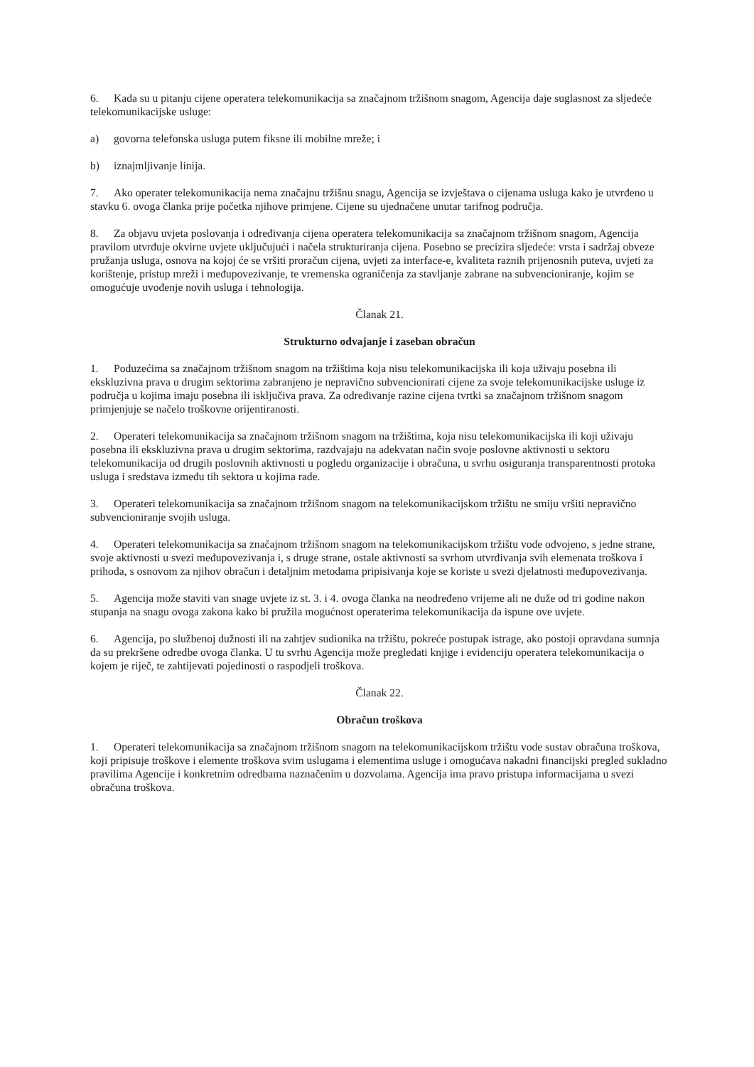6. Kada su u pitanju cijene operatera telekomunikacija sa značajnom tržišnom snagom, Agencija daje suglasnost za sljedeće telekomunikacijske usluge:
a) govorna telefonska usluga putem fiksne ili mobilne mreže; i
b) iznajmljivanje linija.
7. Ako operater telekomunikacija nema značajnu tržišnu snagu, Agencija se izvještava o cijenama usluga kako je utvrđeno u stavku 6. ovoga članka prije početka njihove primjene. Cijene su ujednačene unutar tarifnog područja.
8. Za objavu uvjeta poslovanja i određivanja cijena operatera telekomunikacija sa značajnom tržišnom snagom, Agencija pravilom utvrđuje okvirne uvjete uključujući i načela strukturiranja cijena. Posebno se precizira sljedeće: vrsta i sadržaj obveze pružanja usluga, osnova na kojoj će se vršiti proračun cijena, uvjeti za interface-e, kvaliteta raznih prijenosnih puteva, uvjeti za korištenje, pristup mreži i međupovezivanje, te vremenska ograničenja za stavljanje zabrane na subvencioniranje, kojim se omogućuje uvođenje novih usluga i tehnologija.
Članak 21.
Strukturno odvajanje i zaseban obračun
1. Poduzećima sa značajnom tržišnom snagom na tržištima koja nisu telekomunikacijska ili koja uživaju posebna ili ekskluzivna prava u drugim sektorima zabranjeno je nepravično subvencionirati cijene za svoje telekomunikacijske usluge iz područja u kojima imaju posebna ili isključiva prava. Za određivanje razine cijena tvrtki sa značajnom tržišnom snagom primjenjuje se načelo troškovne orijentiranosti.
2. Operateri telekomunikacija sa značajnom tržišnom snagom na tržištima, koja nisu telekomunikacijska ili koji uživaju posebna ili ekskluzivna prava u drugim sektorima, razdvajaju na adekvatan način svoje poslovne aktivnosti u sektoru telekomunikacija od drugih poslovnih aktivnosti u pogledu organizacije i obračuna, u svrhu osiguranja transparentnosti protoka usluga i sredstava između tih sektora u kojima rade.
3. Operateri telekomunikacija sa značajnom tržišnom snagom na telekomunikacijskom tržištu ne smiju vršiti nepravično subvencioniranje svojih usluga.
4. Operateri telekomunikacija sa značajnom tržišnom snagom na telekomunikacijskom tržištu vode odvojeno, s jedne strane, svoje aktivnosti u svezi međupovezivanja i, s druge strane, ostale aktivnosti sa svrhom utvrđivanja svih elemenata troškova i prihoda, s osnovom za njihov obračun i detaljnim metodama pripisivanja koje se koriste u svezi djelatnosti međupovezivanja.
5. Agencija može staviti van snage uvjete iz st. 3. i 4. ovoga članka na neodređeno vrijeme ali ne duže od tri godine nakon stupanja na snagu ovoga zakona kako bi pružila mogućnost operaterima telekomunikacija da ispune ove uvjete.
6. Agencija, po službenoj dužnosti ili na zahtjev sudionika na tržištu, pokreće postupak istrage, ako postoji opravdana sumnja da su prekršene odredbe ovoga članka. U tu svrhu Agencija može pregledati knjige i evidenciju operatera telekomunikacija o kojem je riječ, te zahtijevati pojedinosti o raspodjeli troškova.
Članak 22.
Obračun troškova
1. Operateri telekomunikacija sa značajnom tržišnom snagom na telekomunikacijskom tržištu vode sustav obračuna troškova, koji pripisuje troškove i elemente troškova svim uslugama i elementima usluge i omogućava nakadni financijski pregled sukladno pravilima Agencije i konkretnim odredbama naznačenim u dozvolama. Agencija ima pravo pristupa informacijama u svezi obračuna troškova.